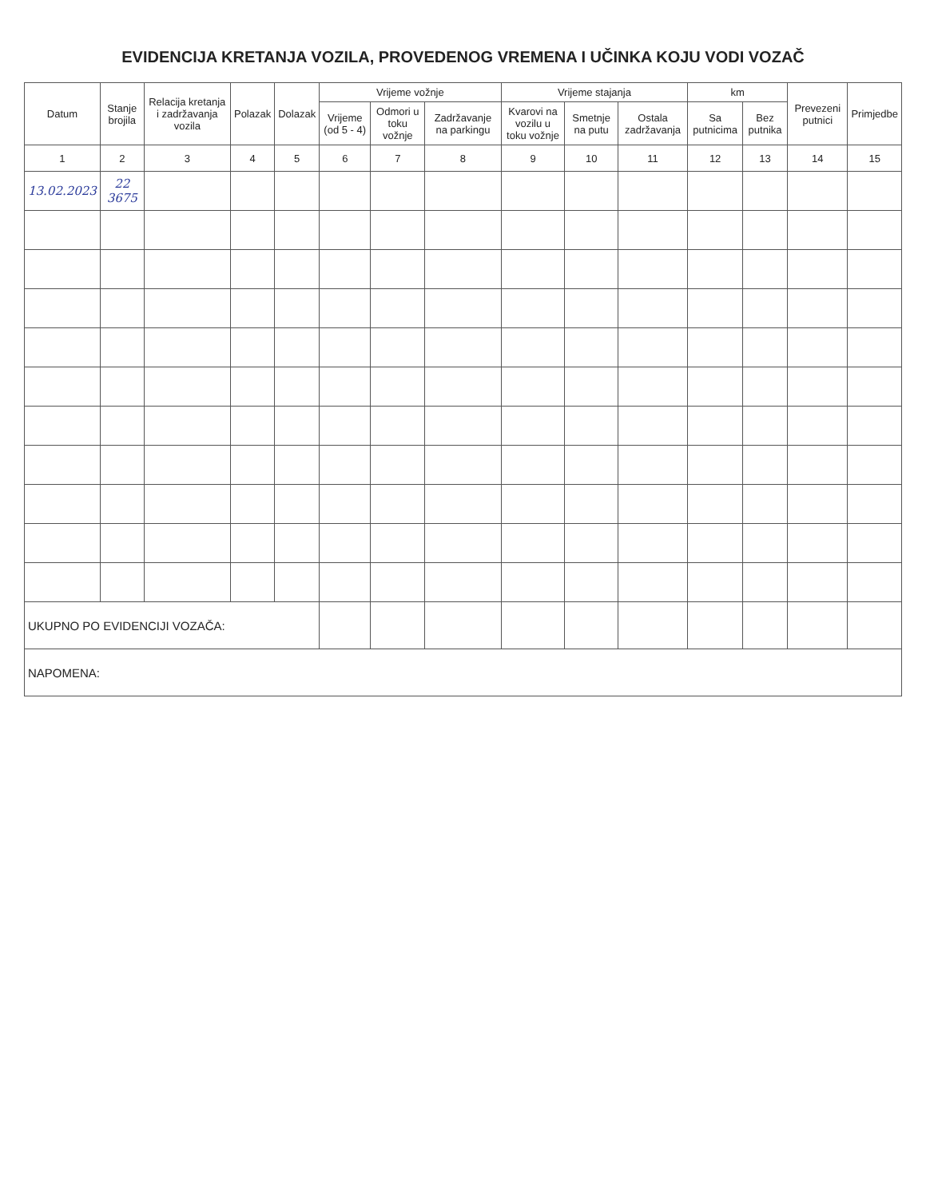EVIDENCIJA KRETANJA VOZILA, PROVEDENOG VREMENA I UČINKA KOJU VODI VOZAČ
| Datum | Stanje brojila | Relacija kretanja i zadržavanja vozila | Polazak | Dolazak | Vrijeme vožnje | | | Vrijeme stajanja | | | km | | Prevezeni putnici | Primjedbe |
| --- | --- | --- | --- | --- | --- | --- | --- | --- | --- | --- | --- | --- | --- | --- |
| | | | | | Vrijeme (od 5 - 4) | Odmori u toku vožnje | Zadržavanje na parkingu | Kvarovi na vozilu u toku vožnje | Smetnje na putu | Ostala zadržavanja | Sa putnicima | Bez putnika | | |
| 1 | 2 | 3 | 4 | 5 | 6 | 7 | 8 | 9 | 10 | 11 | 12 | 13 | 14 | 15 |
| 13.02.2023 | 22 3675 | | | | | | | | | | | | | |
| UKUPNO PO EVIDENCIJI VOZAČA: | | | | | | | | | | | | | | |
| NAPOMENA: | | | | | | | | | | | | | | |